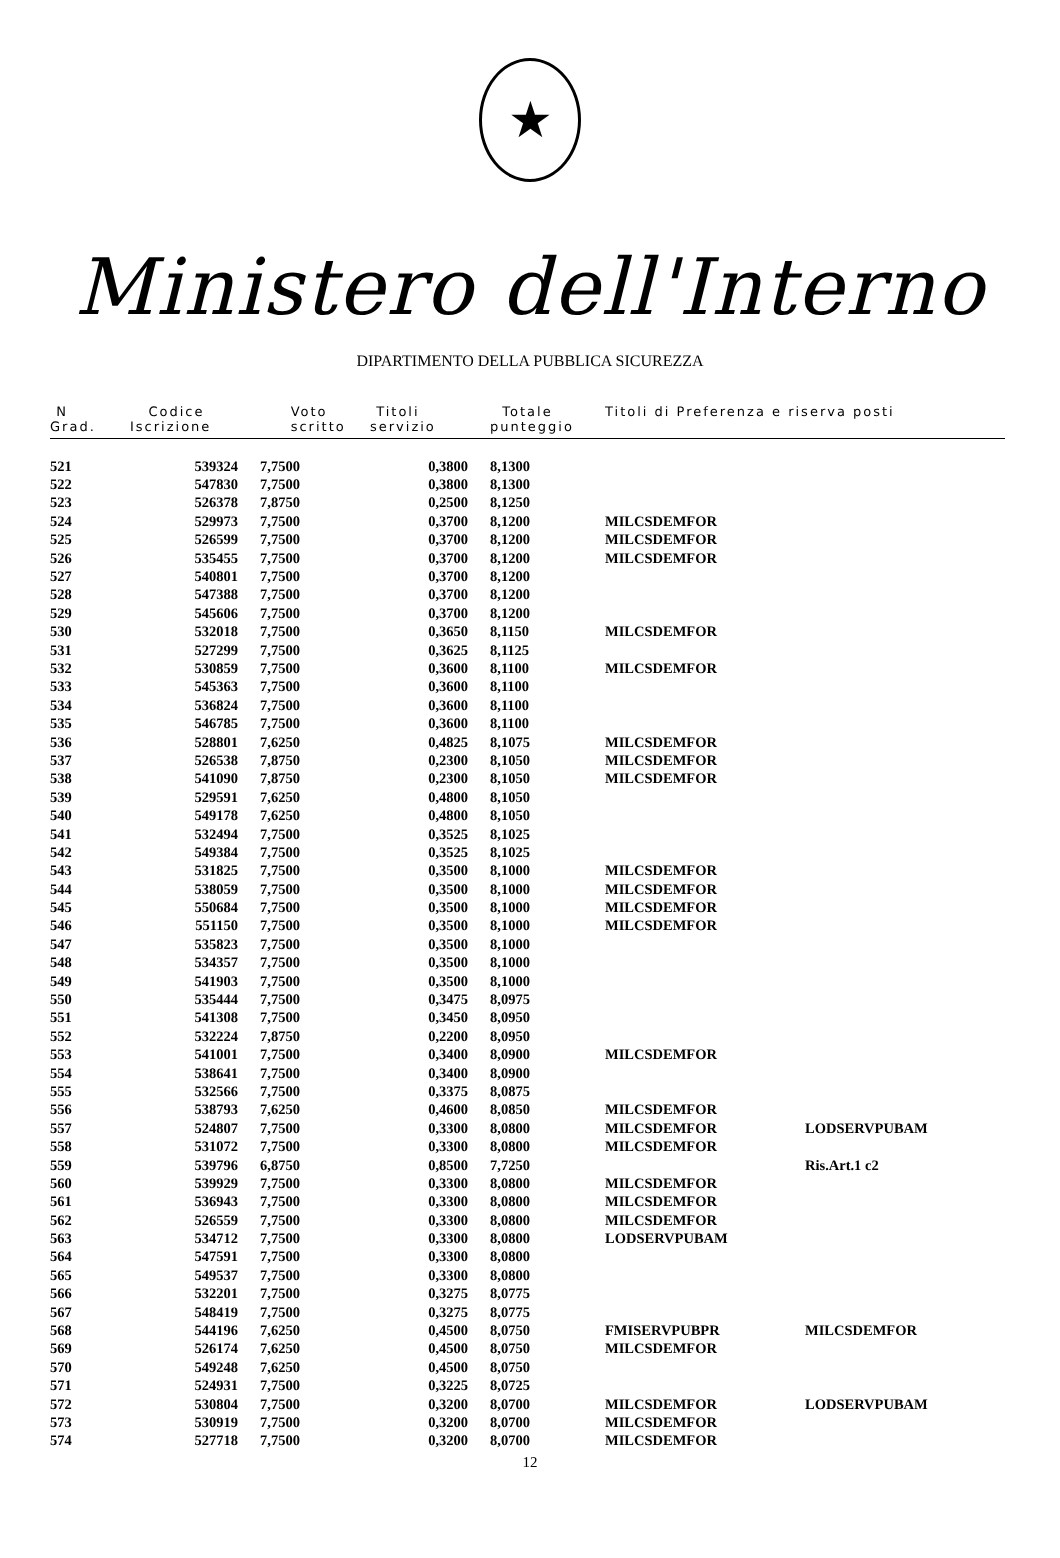★
Ministero dell'Interno
DIPARTIMENTO DELLA PUBBLICA SICUREZZA
| N Grad. | Codice Iscrizione | Voto scritto | Titoli servizio | Totale punteggio | Titoli di Preferenza e riserva posti | |
| --- | --- | --- | --- | --- | --- | --- |
| 521 | 539324 | 7,7500 | 0,3800 | 8,1300 | | |
| 522 | 547830 | 7,7500 | 0,3800 | 8,1300 | | |
| 523 | 526378 | 7,8750 | 0,2500 | 8,1250 | | |
| 524 | 529973 | 7,7500 | 0,3700 | 8,1200 | MILCSDEMFOR | |
| 525 | 526599 | 7,7500 | 0,3700 | 8,1200 | MILCSDEMFOR | |
| 526 | 535455 | 7,7500 | 0,3700 | 8,1200 | MILCSDEMFOR | |
| 527 | 540801 | 7,7500 | 0,3700 | 8,1200 | | |
| 528 | 547388 | 7,7500 | 0,3700 | 8,1200 | | |
| 529 | 545606 | 7,7500 | 0,3700 | 8,1200 | | |
| 530 | 532018 | 7,7500 | 0,3650 | 8,1150 | MILCSDEMFOR | |
| 531 | 527299 | 7,7500 | 0,3625 | 8,1125 | | |
| 532 | 530859 | 7,7500 | 0,3600 | 8,1100 | MILCSDEMFOR | |
| 533 | 545363 | 7,7500 | 0,3600 | 8,1100 | | |
| 534 | 536824 | 7,7500 | 0,3600 | 8,1100 | | |
| 535 | 546785 | 7,7500 | 0,3600 | 8,1100 | | |
| 536 | 528801 | 7,6250 | 0,4825 | 8,1075 | MILCSDEMFOR | |
| 537 | 526538 | 7,8750 | 0,2300 | 8,1050 | MILCSDEMFOR | |
| 538 | 541090 | 7,8750 | 0,2300 | 8,1050 | MILCSDEMFOR | |
| 539 | 529591 | 7,6250 | 0,4800 | 8,1050 | | |
| 540 | 549178 | 7,6250 | 0,4800 | 8,1050 | | |
| 541 | 532494 | 7,7500 | 0,3525 | 8,1025 | | |
| 542 | 549384 | 7,7500 | 0,3525 | 8,1025 | | |
| 543 | 531825 | 7,7500 | 0,3500 | 8,1000 | MILCSDEMFOR | |
| 544 | 538059 | 7,7500 | 0,3500 | 8,1000 | MILCSDEMFOR | |
| 545 | 550684 | 7,7500 | 0,3500 | 8,1000 | MILCSDEMFOR | |
| 546 | 551150 | 7,7500 | 0,3500 | 8,1000 | MILCSDEMFOR | |
| 547 | 535823 | 7,7500 | 0,3500 | 8,1000 | | |
| 548 | 534357 | 7,7500 | 0,3500 | 8,1000 | | |
| 549 | 541903 | 7,7500 | 0,3500 | 8,1000 | | |
| 550 | 535444 | 7,7500 | 0,3475 | 8,0975 | | |
| 551 | 541308 | 7,7500 | 0,3450 | 8,0950 | | |
| 552 | 532224 | 7,8750 | 0,2200 | 8,0950 | | |
| 553 | 541001 | 7,7500 | 0,3400 | 8,0900 | MILCSDEMFOR | |
| 554 | 538641 | 7,7500 | 0,3400 | 8,0900 | | |
| 555 | 532566 | 7,7500 | 0,3375 | 8,0875 | | |
| 556 | 538793 | 7,6250 | 0,4600 | 8,0850 | MILCSDEMFOR | |
| 557 | 524807 | 7,7500 | 0,3300 | 8,0800 | MILCSDEMFOR | LODSERVPUBAM |
| 558 | 531072 | 7,7500 | 0,3300 | 8,0800 | MILCSDEMFOR | |
| 559 | 539796 | 6,8750 | 0,8500 | 7,7250 | | Ris.Art.1 c2 |
| 560 | 539929 | 7,7500 | 0,3300 | 8,0800 | MILCSDEMFOR | |
| 561 | 536943 | 7,7500 | 0,3300 | 8,0800 | MILCSDEMFOR | |
| 562 | 526559 | 7,7500 | 0,3300 | 8,0800 | MILCSDEMFOR | |
| 563 | 534712 | 7,7500 | 0,3300 | 8,0800 | LODSERVPUBAM | |
| 564 | 547591 | 7,7500 | 0,3300 | 8,0800 | | |
| 565 | 549537 | 7,7500 | 0,3300 | 8,0800 | | |
| 566 | 532201 | 7,7500 | 0,3275 | 8,0775 | | |
| 567 | 548419 | 7,7500 | 0,3275 | 8,0775 | | |
| 568 | 544196 | 7,6250 | 0,4500 | 8,0750 | FMISERVPUBPR | MILCSDEMFOR |
| 569 | 526174 | 7,6250 | 0,4500 | 8,0750 | MILCSDEMFOR | |
| 570 | 549248 | 7,6250 | 0,4500 | 8,0750 | | |
| 571 | 524931 | 7,7500 | 0,3225 | 8,0725 | | |
| 572 | 530804 | 7,7500 | 0,3200 | 8,0700 | MILCSDEMFOR | LODSERVPUBAM |
| 573 | 530919 | 7,7500 | 0,3200 | 8,0700 | MILCSDEMFOR | |
| 574 | 527718 | 7,7500 | 0,3200 | 8,0700 | MILCSDEMFOR | |
12